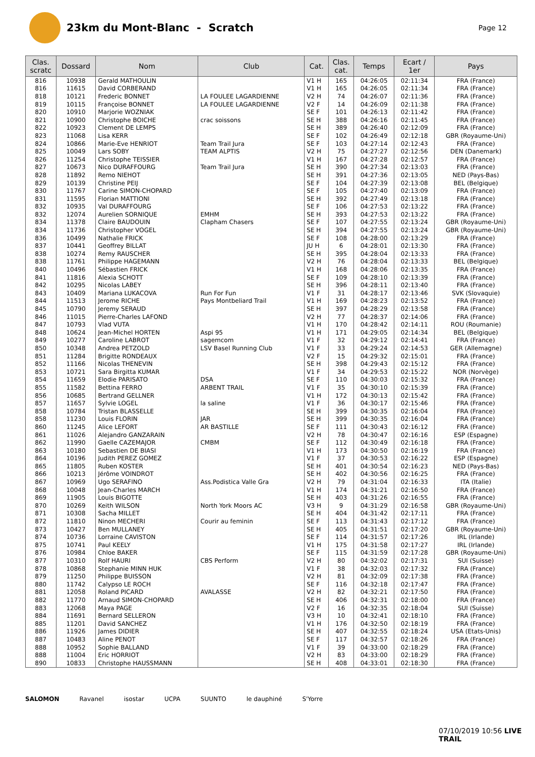23km du Mont-Blanc - Scratch
Page 12
| Clas. scratc | Dossard | Nom | Club | Cat. | Clas. cat. | Temps | Ecart / 1er | Pays |
| --- | --- | --- | --- | --- | --- | --- | --- | --- |
| 816 | 10938 | Gerald MATHOULIN | | V1 H | 165 | 04:26:05 | 02:11:34 | FRA (France) |
| 816 | 11615 | David CORBERAND | | V1 H | 165 | 04:26:05 | 02:11:34 | FRA (France) |
| 818 | 10121 | Frederic BONNET | LA FOULEE LAGARDIENNE | V2 H | 74 | 04:26:07 | 02:11:36 | FRA (France) |
| 819 | 10115 | Françoise BONNET | LA FOULEE LAGARDIENNE | V2 F | 14 | 04:26:09 | 02:11:38 | FRA (France) |
| 820 | 10910 | Marjorie WOZNIAK | | SE F | 101 | 04:26:13 | 02:11:42 | FRA (France) |
| 821 | 10900 | Christophe BOICHE | crac soissons | SE H | 388 | 04:26:16 | 02:11:45 | FRA (France) |
| 822 | 10923 | Clement DE LEMPS | | SE H | 389 | 04:26:40 | 02:12:09 | FRA (France) |
| 823 | 11068 | Lisa KERR | | SE F | 102 | 04:26:49 | 02:12:18 | GBR (Royaume-Uni) |
| 824 | 10866 | Marie-Eve HENRIOT | Team Trail Jura | SE F | 103 | 04:27:14 | 02:12:43 | FRA (France) |
| 825 | 10049 | Lars SOBY | TEAM ALPTIS | V2 H | 75 | 04:27:27 | 02:12:56 | DEN (Danemark) |
| 826 | 11254 | Christophe TEISSIER | | V1 H | 167 | 04:27:28 | 02:12:57 | FRA (France) |
| 827 | 10673 | Nico DURAFFOURG | Team Trail Jura | SE H | 390 | 04:27:34 | 02:13:03 | FRA (France) |
| 828 | 11892 | Remo NIEHOT | | SE H | 391 | 04:27:36 | 02:13:05 | NED (Pays-Bas) |
| 829 | 10139 | Christine PEIJ | | SE F | 104 | 04:27:39 | 02:13:08 | BEL (Belgique) |
| 830 | 11767 | Carine SIMON-CHOPARD | | SE F | 105 | 04:27:40 | 02:13:09 | FRA (France) |
| 831 | 11595 | Florian MATTIONI | | SE H | 392 | 04:27:49 | 02:13:18 | FRA (France) |
| 832 | 10935 | Val DURAFFOURG | | SE F | 106 | 04:27:53 | 02:13:22 | FRA (France) |
| 832 | 12074 | Aurelien SORNIQUE | EMHM | SE H | 393 | 04:27:53 | 02:13:22 | FRA (France) |
| 834 | 11378 | Claire BAUDOUIN | Clapham Chasers | SE F | 107 | 04:27:55 | 02:13:24 | GBR (Royaume-Uni) |
| 834 | 11736 | Christopher VOGEL | | SE H | 394 | 04:27:55 | 02:13:24 | GBR (Royaume-Uni) |
| 836 | 10499 | Nathalie FRICK | | SE F | 108 | 04:28:00 | 02:13:29 | FRA (France) |
| 837 | 10441 | Geoffrey BILLAT | | JU H | 6 | 04:28:01 | 02:13:30 | FRA (France) |
| 838 | 10274 | Remy RAUSCHER | | SE H | 395 | 04:28:04 | 02:13:33 | FRA (France) |
| 838 | 11761 | Philippe HAGEMANN | | V2 H | 76 | 04:28:04 | 02:13:33 | BEL (Belgique) |
| 840 | 10496 | Sébastien FRICK | | V1 H | 168 | 04:28:06 | 02:13:35 | FRA (France) |
| 841 | 11816 | Alexia SCHOTT | | SE F | 109 | 04:28:10 | 02:13:39 | FRA (France) |
| 842 | 10295 | Nicolas LABEY | | SE H | 396 | 04:28:11 | 02:13:40 | FRA (France) |
| 843 | 10409 | Mariana LUKACOVA | Run For Fun | V1 F | 31 | 04:28:17 | 02:13:46 | SVK (Slovaquie) |
| 844 | 11513 | Jerome RICHE | Pays Montbeliard Trail | V1 H | 169 | 04:28:23 | 02:13:52 | FRA (France) |
| 845 | 10790 | Jeremy SERAUD | | SE H | 397 | 04:28:29 | 02:13:58 | FRA (France) |
| 846 | 11015 | Pierre-Charles LAFOND | | V2 H | 77 | 04:28:37 | 02:14:06 | FRA (France) |
| 847 | 10793 | Vlad VUTA | | V1 H | 170 | 04:28:42 | 02:14:11 | ROU (Roumanie) |
| 848 | 10624 | Jean-Michel HORTEN | Aspi 95 | V1 H | 171 | 04:29:05 | 02:14:34 | BEL (Belgique) |
| 849 | 10277 | Caroline LABROT | sagemcom | V1 F | 32 | 04:29:12 | 02:14:41 | FRA (France) |
| 850 | 10348 | Andrea PETZOLD | LSV Basel Running Club | V1 F | 33 | 04:29:24 | 02:14:53 | GER (Allemagne) |
| 851 | 11284 | Brigitte RONDEAUX | | V2 F | 15 | 04:29:32 | 02:15:01 | FRA (France) |
| 852 | 11166 | Nicolas THENEVIN | | SE H | 398 | 04:29:43 | 02:15:12 | FRA (France) |
| 853 | 10721 | Sara Birgitta KUMAR | | V1 F | 34 | 04:29:53 | 02:15:22 | NOR (Norvège) |
| 854 | 11659 | Elodie PARISATO | DSA | SE F | 110 | 04:30:03 | 02:15:32 | FRA (France) |
| 855 | 11582 | Bettina FERRO | ARBENT TRAIL | V1 F | 35 | 04:30:10 | 02:15:39 | FRA (France) |
| 856 | 10685 | Bertrand GELLNER | | V1 H | 172 | 04:30:13 | 02:15:42 | FRA (France) |
| 857 | 11657 | Sylvie LOGEL | la saline | V1 F | 36 | 04:30:17 | 02:15:46 | FRA (France) |
| 858 | 10784 | Tristan BLASSELLE | | SE H | 399 | 04:30:35 | 02:16:04 | FRA (France) |
| 858 | 11230 | Louis FLORIN | JAR | SE H | 399 | 04:30:35 | 02:16:04 | FRA (France) |
| 860 | 11245 | Alice LEFORT | AR BASTILLE | SE F | 111 | 04:30:43 | 02:16:12 | FRA (France) |
| 861 | 11026 | Alejandro GANZARAIN | | V2 H | 78 | 04:30:47 | 02:16:16 | ESP (Espagne) |
| 862 | 11990 | Gaelle CAZEMAJOR | CMBM | SE F | 112 | 04:30:49 | 02:16:18 | FRA (France) |
| 863 | 10180 | Sebastien DE BIASI | | V1 H | 173 | 04:30:50 | 02:16:19 | FRA (France) |
| 864 | 10196 | Judith PEREZ GOMEZ | | V1 F | 37 | 04:30:53 | 02:16:22 | ESP (Espagne) |
| 865 | 11805 | Ruben KOSTER | | SE H | 401 | 04:30:54 | 02:16:23 | NED (Pays-Bas) |
| 866 | 10213 | Jérôme VOINDROT | | SE H | 402 | 04:30:56 | 02:16:25 | FRA (France) |
| 867 | 10969 | Ugo SERAFINO | Ass.Podistica Valle Gra | V2 H | 79 | 04:31:04 | 02:16:33 | ITA (Italie) |
| 868 | 10048 | Jean-Charles MARCH | | V1 H | 174 | 04:31:21 | 02:16:50 | FRA (France) |
| 869 | 11905 | Louis BIGOTTE | | SE H | 403 | 04:31:26 | 02:16:55 | FRA (France) |
| 870 | 10269 | Keith WILSON | North York Moors AC | V3 H | 9 | 04:31:29 | 02:16:58 | GBR (Royaume-Uni) |
| 871 | 10308 | Sacha MILLET | | SE H | 404 | 04:31:42 | 02:17:11 | FRA (France) |
| 872 | 11810 | Ninon MECHERI | Courir au feminin | SE F | 113 | 04:31:43 | 02:17:12 | FRA (France) |
| 873 | 10427 | Ben MULLANEY | | SE H | 405 | 04:31:51 | 02:17:20 | GBR (Royaume-Uni) |
| 874 | 10736 | Lorraine CAVISTON | | SE F | 114 | 04:31:57 | 02:17:26 | IRL (Irlande) |
| 875 | 10741 | Paul KEELY | | V1 H | 175 | 04:31:58 | 02:17:27 | IRL (Irlande) |
| 876 | 10984 | Chloe BAKER | | SE F | 115 | 04:31:59 | 02:17:28 | GBR (Royaume-Uni) |
| 877 | 10310 | Rolf HAURI | CBS Perform | V2 H | 80 | 04:32:02 | 02:17:31 | SUI (Suisse) |
| 878 | 10868 | Stephanie MINN HUK | | V1 F | 38 | 04:32:03 | 02:17:32 | FRA (France) |
| 879 | 11250 | Philippe BUISSON | | V2 H | 81 | 04:32:09 | 02:17:38 | FRA (France) |
| 880 | 11742 | Calypso LE ROCH | | SE F | 116 | 04:32:18 | 02:17:47 | FRA (France) |
| 881 | 12058 | Roland PICARD | AVALASSE | V2 H | 82 | 04:32:21 | 02:17:50 | FRA (France) |
| 882 | 11770 | Arnaud SIMON-CHOPARD | | SE H | 406 | 04:32:31 | 02:18:00 | FRA (France) |
| 883 | 12068 | Maya PAGE | | V2 F | 16 | 04:32:35 | 02:18:04 | SUI (Suisse) |
| 884 | 11691 | Bernard SELLERON | | V3 H | 10 | 04:32:41 | 02:18:10 | FRA (France) |
| 885 | 11201 | David SANCHEZ | | V1 H | 176 | 04:32:50 | 02:18:19 | FRA (France) |
| 886 | 11926 | James DIDIER | | SE H | 407 | 04:32:55 | 02:18:24 | USA (Etats-Unis) |
| 887 | 10483 | Aline PENOT | | SE F | 117 | 04:32:57 | 02:18:26 | FRA (France) |
| 888 | 10952 | Sophie BALLAND | | V1 F | 39 | 04:33:00 | 02:18:29 | FRA (France) |
| 888 | 11004 | Eric HORRIOT | | V2 H | 83 | 04:33:00 | 02:18:29 | FRA (France) |
| 890 | 10833 | Christophe HAUSSMANN | | SE H | 408 | 04:33:01 | 02:18:30 | FRA (France) |
SALOMON Ravanel isostar UCPA SUUNTO le dauphiné S'Yorre
07/10/2019 10:56 LIVE TRAIL